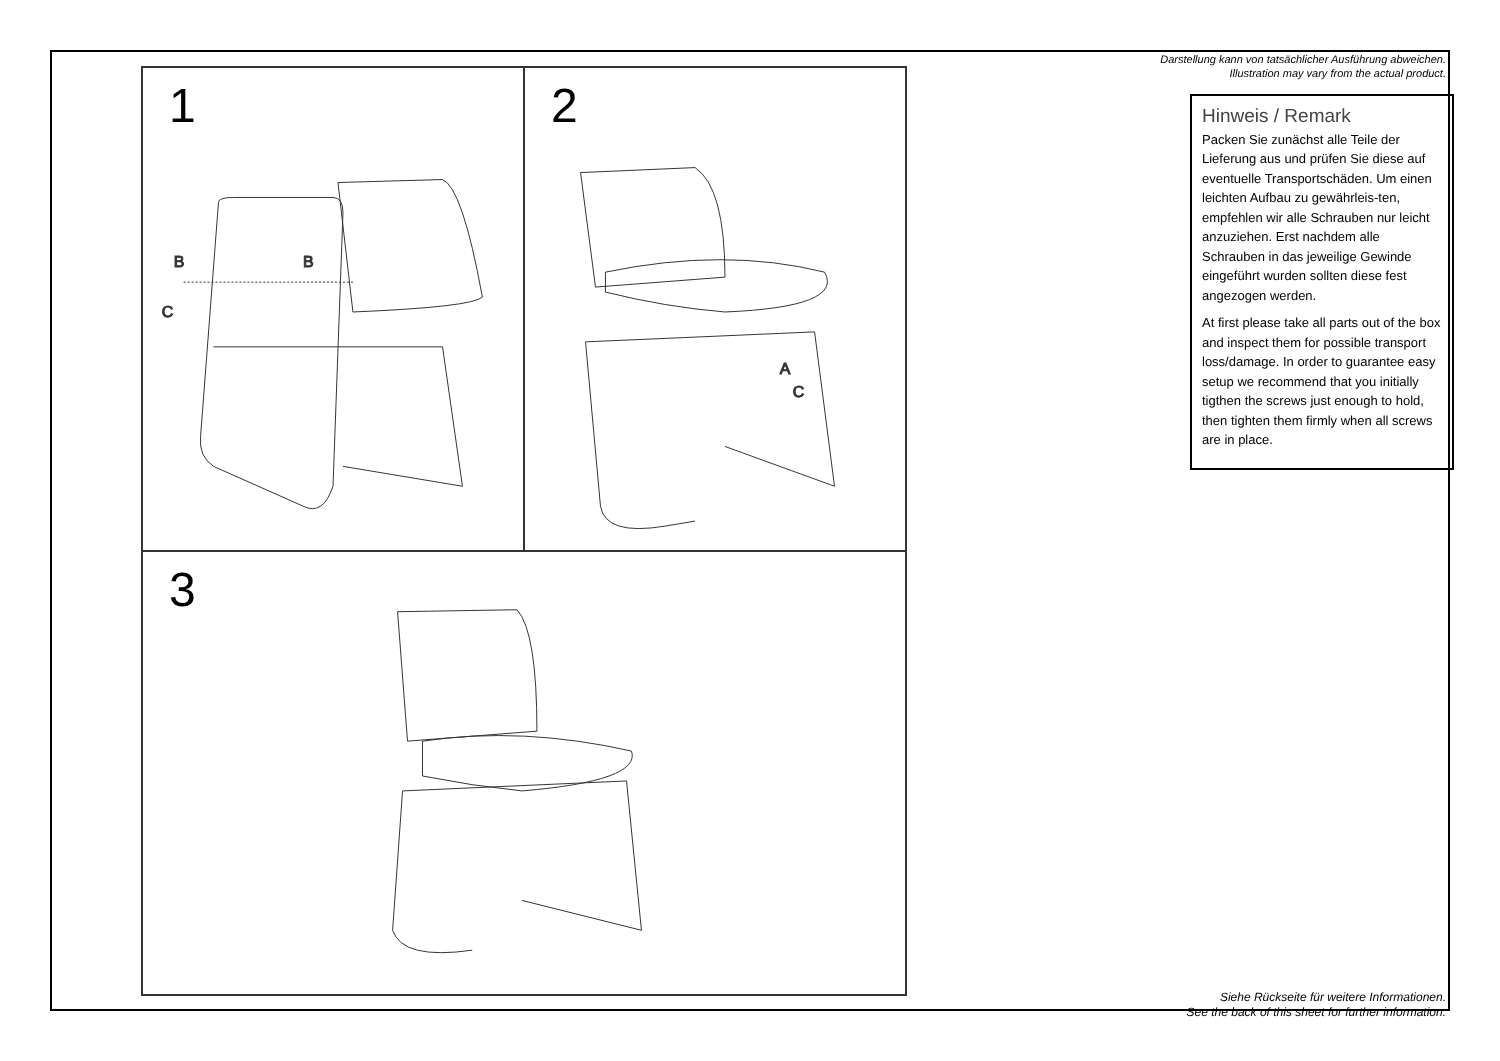1
B
B
C
2
A
C
3
Darstellung kann von tatsächlicher Ausführung abweichen.
Illustration may vary from the actual product.
Hinweis / Remark
Packen Sie zunächst alle Teile der Lieferung aus und prüfen Sie diese auf eventuelle Transportschäden. Um einen leichten Aufbau zu gewährleis-ten, empfehlen wir alle Schrauben nur leicht anzuziehen. Erst nachdem alle Schrauben in das jeweilige Gewinde eingeführt wurden sollten diese fest angezogen werden.
At first please take all parts out of the box and inspect them for possible transport loss/damage. In order to guarantee easy setup we recommend that you initially tigthen the screws just enough to hold, then tighten them firmly when all screws are in place.
Siehe Rückseite für weitere Informationen.
See the back of this sheet for further information.